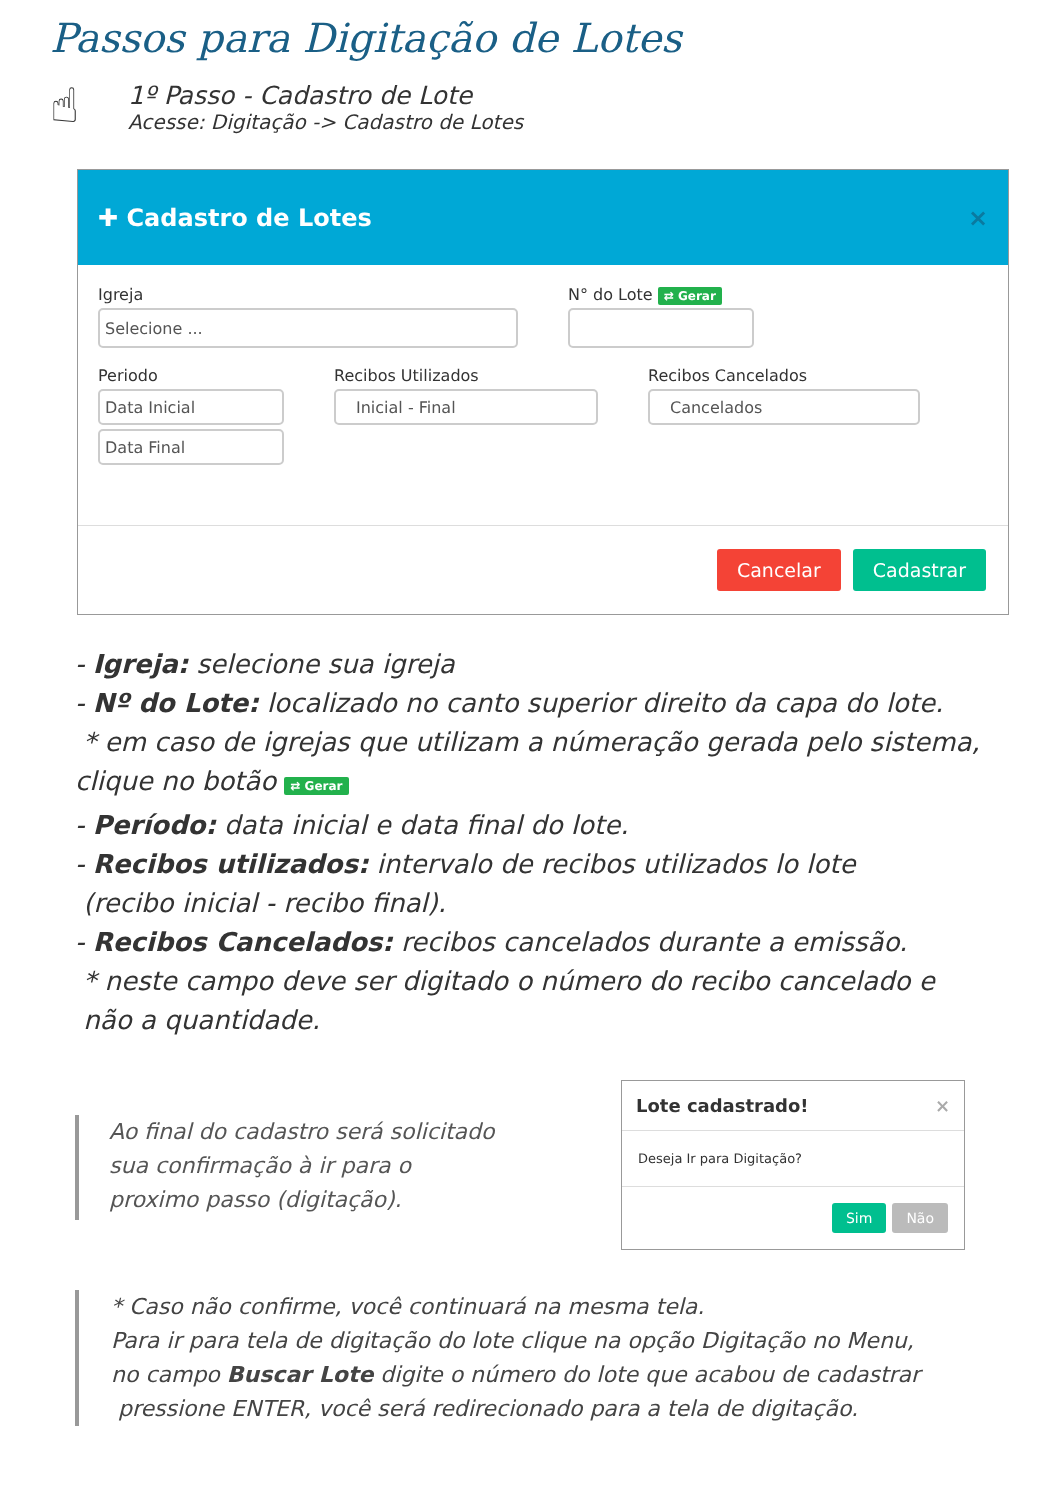Passos para Digitação de Lotes
☝
1º Passo - Cadastro de Lote
Acesse: Digitação -> Cadastro de Lotes
✚ Cadastro de Lotes ×
Igreja
Selecione ...
N° do Lote ⇄ Gerar
Periodo
Data Inicial
Data Final
Recibos Utilizados
Inicial - Final
Recibos Cancelados
Cancelados
Cancelar Cadastrar
- Igreja: selecione sua igreja
- Nº do Lote: localizado no canto superior direito da capa do lote.
* em caso de igrejas que utilizam a númeração gerada pelo sistema,
clique no botão ⇄ Gerar
- Período: data inicial e data final do lote.
- Recibos utilizados: intervalo de recibos utilizados lo lote
(recibo inicial - recibo final).
- Recibos Cancelados: recibos cancelados durante a emissão.
* neste campo deve ser digitado o número do recibo cancelado e
não a quantidade.
Ao final do cadastro será solicitado
sua confirmação à ir para o
proximo passo (digitação).
Lote cadastrado! ×
Deseja Ir para Digitação?
Sim Não
* Caso não confirme, você continuará na mesma tela.
Para ir para tela de digitação do lote clique na opção Digitação no Menu,
no campo Buscar Lote digite o número do lote que acabou de cadastrar
pressione ENTER, você será redirecionado para a tela de digitação.